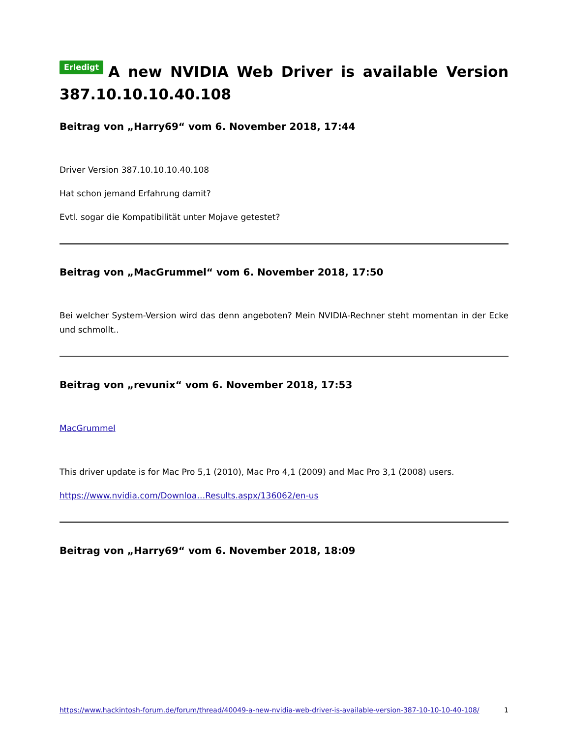Erledigt A new NVIDIA Web Driver is available Version 387.10.10.10.40.108
Beitrag von „Harry69“ vom 6. November 2018, 17:44
Driver Version 387.10.10.10.40.108
Hat schon jemand Erfahrung damit?
Evtl. sogar die Kompatibilität unter Mojave getestet?
Beitrag von „MacGrummel“ vom 6. November 2018, 17:50
Bei welcher System-Version wird das denn angeboten? Mein NVIDIA-Rechner steht momentan in der Ecke und schmollt..
Beitrag von „revunix“ vom 6. November 2018, 17:53
MacGrummel
This driver update is for Mac Pro 5,1 (2010), Mac Pro 4,1 (2009) and Mac Pro 3,1 (2008) users.
https://www.nvidia.com/Downloa…Results.aspx/136062/en-us
Beitrag von „Harry69“ vom 6. November 2018, 18:09
https://www.hackintosh-forum.de/forum/thread/40049-a-new-nvidia-web-driver-is-available-version-387-10-10-10-40-108/ 1